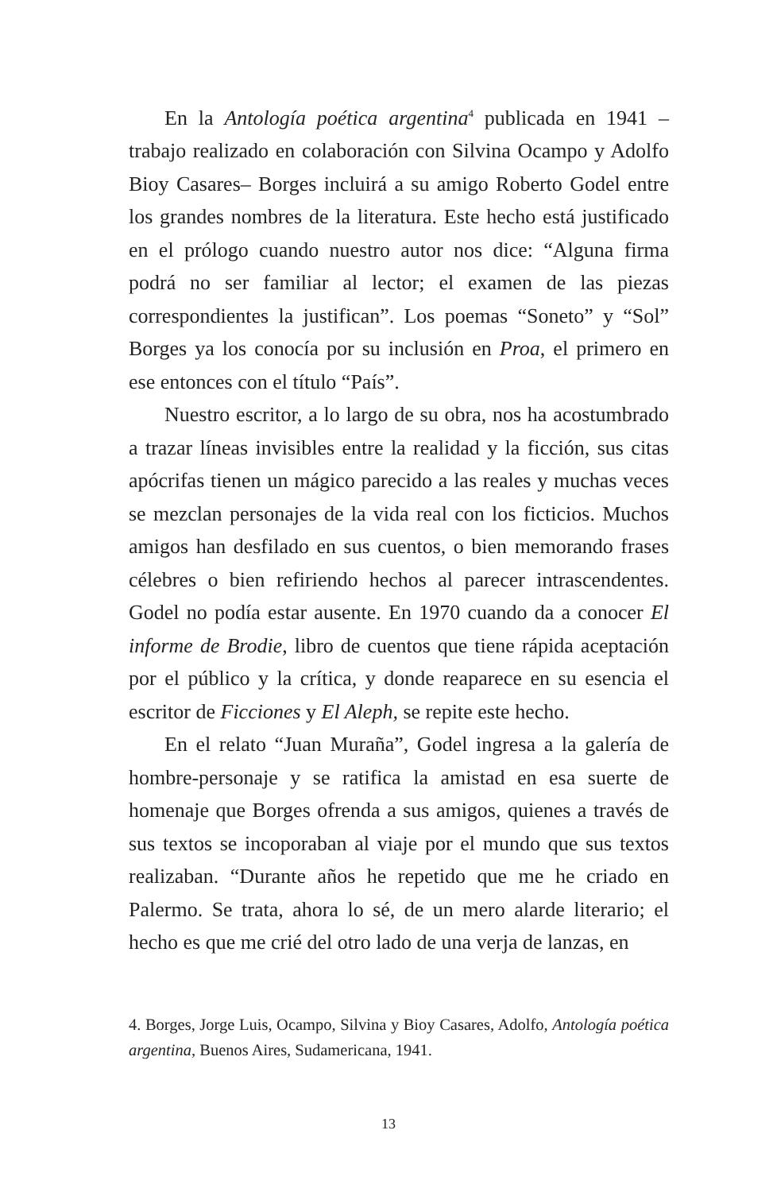En la Antología poética argentina<sup>4</sup> publicada en 1941 –trabajo realizado en colaboración con Silvina Ocampo y Adolfo Bioy Casares– Borges incluirá a su amigo Roberto Godel entre los grandes nombres de la literatura. Este hecho está justificado en el prólogo cuando nuestro autor nos dice: “Alguna firma podrá no ser familiar al lector; el examen de las piezas correspondientes la justifican”. Los poemas “Soneto” y “Sol” Borges ya los conocía por su inclusión en Proa, el primero en ese entonces con el título “País”.
Nuestro escritor, a lo largo de su obra, nos ha acostumbrado a trazar líneas invisibles entre la realidad y la ficción, sus citas apócrifas tienen un mágico parecido a las reales y muchas veces se mezclan personajes de la vida real con los ficticios. Muchos amigos han desfilado en sus cuentos, o bien memorando frases célebres o bien refiriendo hechos al parecer intrascendentes. Godel no podía estar ausente. En 1970 cuando da a conocer El informe de Brodie, libro de cuentos que tiene rápida aceptación por el público y la crítica, y donde reaparece en su esencia el escritor de Ficciones y El Aleph, se repite este hecho.
En el relato “Juan Muraña”, Godel ingresa a la galería de hombre-personaje y se ratifica la amistad en esa suerte de homenaje que Borges ofrenda a sus amigos, quienes a través de sus textos se incoporaban al viaje por el mundo que sus textos realizaban. “Durante años he repetido que me he criado en Palermo. Se trata, ahora lo sé, de un mero alarde literario; el hecho es que me crié del otro lado de una verja de lanzas, en
4. Borges, Jorge Luis, Ocampo, Silvina y Bioy Casares, Adolfo, Antología poética argentina, Buenos Aires, Sudamericana, 1941.
13